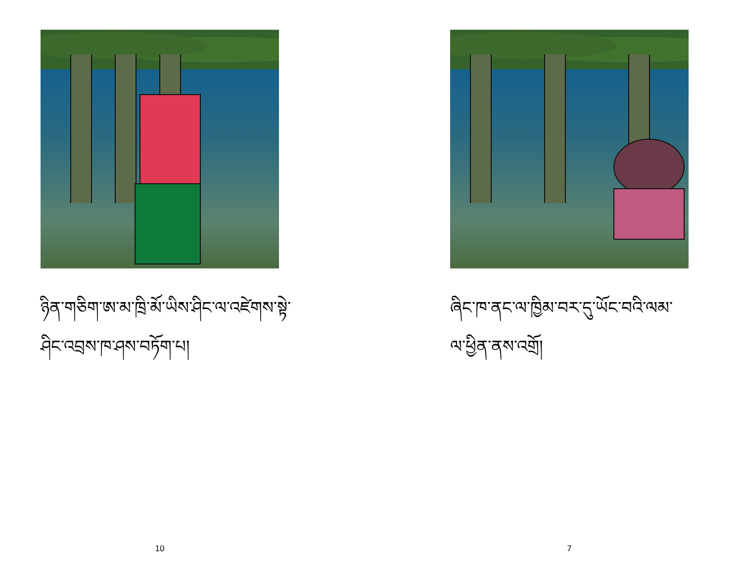ཉིན་གཅིག་ཨ་མ་ཁྲི་མོ་ཡིས་ཤིང་ལ་འཛེགས་སྟེ་
ཤིང་འབྲས་ཁ་ཤས་བཏོག་པ།
10
ཞིང་ཁ་ནང་ལ་ཁྱིམ་བར་དུ་ཡོང་བའི་ལམ་
ལ་ཕྱིན་ནས་འགྲོ།
7